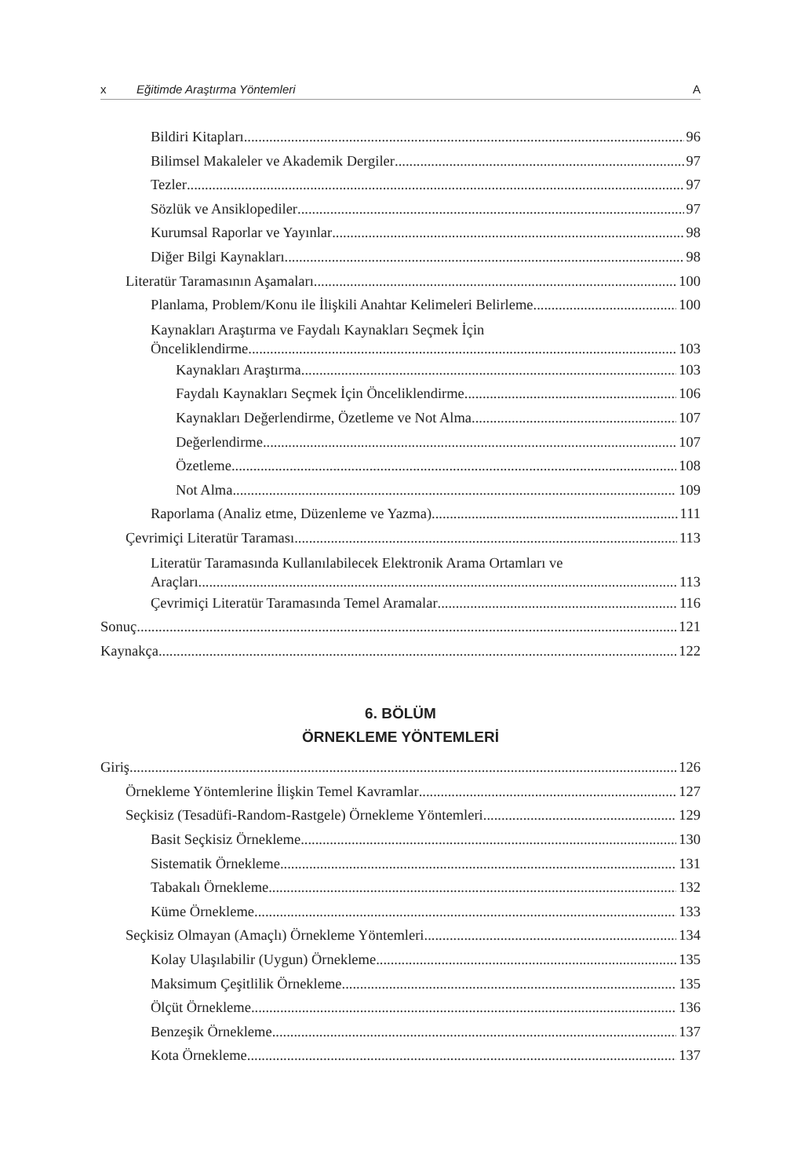x Eğitimde Araştırma Yöntemleri A
Bildiri Kitapları 96
Bilimsel Makaleler ve Akademik Dergiler 97
Tezler 97
Sözlük ve Ansiklopediler 97
Kurumsal Raporlar ve Yayınlar 98
Diğer Bilgi Kaynakları 98
Literatür Taramasının Aşamaları 100
Planlama, Problem/Konu ile İlişkili Anahtar Kelimeleri Belirleme 100
Kaynakları Araştırma ve Faydalı Kaynakları Seçmek İçin
Önceliklendirme 103
Kaynakları Araştırma 103
Faydalı Kaynakları Seçmek İçin Önceliklendirme 106
Kaynakları Değerlendirme, Özetleme ve Not Alma 107
Değerlendirme 107
Özetleme 108
Not Alma 109
Raporlama (Analiz etme, Düzenleme ve Yazma) 111
Çevrimiçi Literatür Taraması 113
Literatür Taramasında Kullanılabilecek Elektronik Arama Ortamları ve
Araçları 113
Çevrimiçi Literatür Taramasında Temel Aramalar 116
Sonuç 121
Kaynakça 122
6. BÖLÜM
ÖRNEKLEME YÖNTEMLERİ
Giriş 126
Örnekleme Yöntemlerine İlişkin Temel Kavramlar 127
Seçkisiz (Tesadüfi-Random-Rastgele) Örnekleme Yöntemleri 129
Basit Seçkisiz Örnekleme 130
Sistematik Örnekleme 131
Tabakalı Örnekleme 132
Küme Örnekleme 133
Seçkisiz Olmayan (Amaçlı) Örnekleme Yöntemleri 134
Kolay Ulaşılabilir (Uygun) Örnekleme 135
Maksimum Çeşitlilik Örnekleme 135
Ölçüt Örnekleme 136
Benzeşik Örnekleme 137
Kota Örnekleme 137